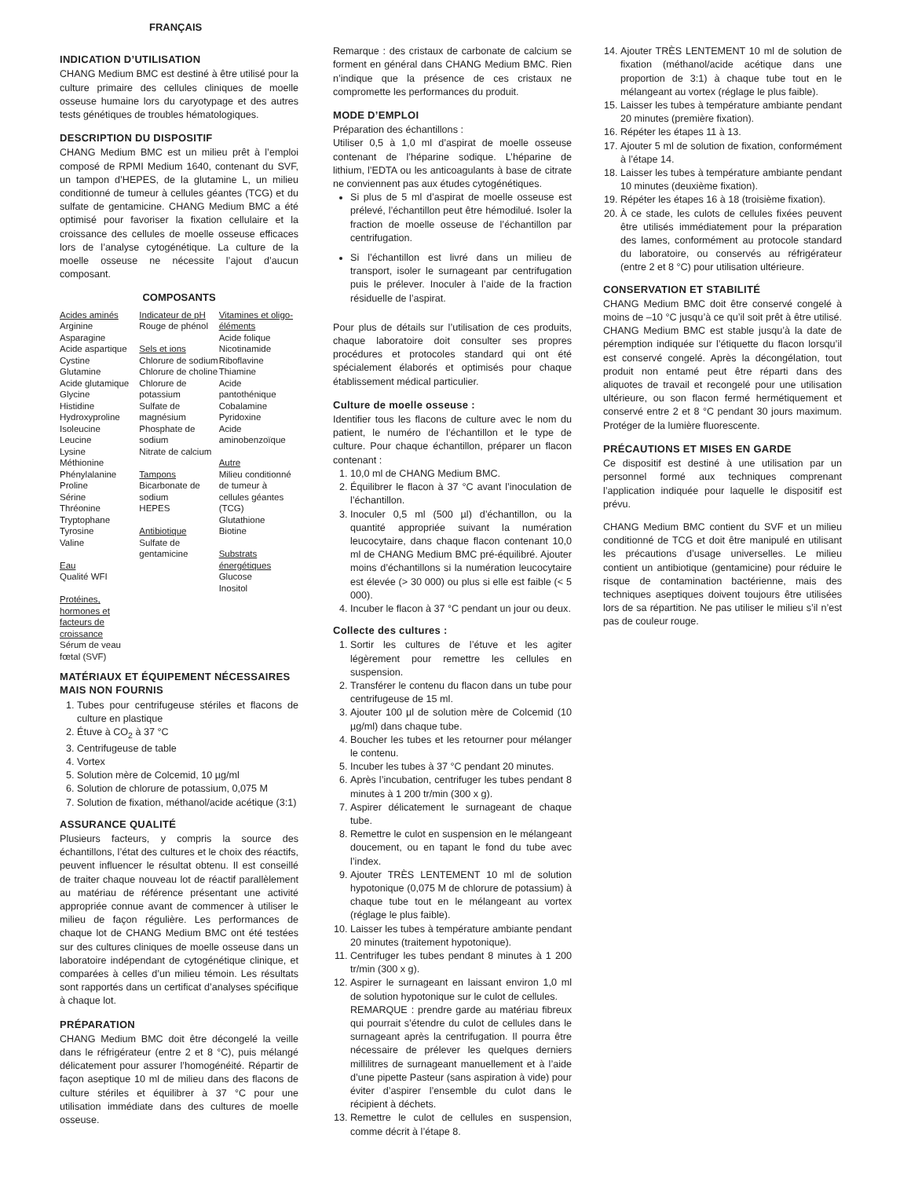FRANÇAIS
INDICATION D’UTILISATION
CHANG Medium BMC est destiné à être utilisé pour la culture primaire des cellules cliniques de moelle osseuse humaine lors du caryotypage et des autres tests génétiques de troubles hématologiques.
DESCRIPTION DU DISPOSITIF
CHANG Medium BMC est un milieu prêt à l’emploi composé de RPMI Medium 1640, contenant du SVF, un tampon d’HEPES, de la glutamine L, un milieu conditionné de tumeur à cellules géantes (TCG) et du sulfate de gentamicine. CHANG Medium BMC a été optimisé pour favoriser la fixation cellulaire et la croissance des cellules de moelle osseuse efficaces lors de l’analyse cytogénétique. La culture de la moelle osseuse ne nécessite l’ajout d’aucun composant.
COMPOSANTS
| Acides aminés Arginine Asparagine Acide aspartique Cystine Glutamine Acide glutamique Glycine Histidine Hydroxyproline Isoleucine Leucine Lysine Méthionine Phénylalanine Proline Sérine Thréonine Tryptophane Tyrosine Valine Eau Qualité WFI Protéines, hormones et facteurs de croissance Sérum de veau fœtal (SVF) | Indicateur de pH Rouge de phénol Sels et ions Chlorure de sodium Chlorure de choline Chlorure de potassium Sulfate de magnésium Phosphate de sodium Nitrate de calcium Tampons Bicarbonate de sodium HEPES Antibiotique Sulfate de gentamicine | Vitamines et oligo-éléments Acide folique Nicotinamide Riboflavine Thiamine Acide pantothénique Cobalamine Pyridoxine Acide aminobenzoïque Autre Milieu conditionné de tumeur à cellules géantes (TCG) Glutathione Biotine Substrats énergétiques Glucose Inositol |
MATÉRIAUX ET ÉQUIPEMENT NÉCESSAIRES MAIS NON FOURNIS
1. Tubes pour centrifugeuse stériles et flacons de culture en plastique
2. Étuve à CO<sub>2</sub> à 37 °C
3. Centrifugeuse de table
4. Vortex
5. Solution mère de Colcemid, 10 µg/ml
6. Solution de chlorure de potassium, 0,075 M
7. Solution de fixation, méthanol/acide acétique (3:1)
ASSURANCE QUALITÉ
Plusieurs facteurs, y compris la source des échantillons, l’état des cultures et le choix des réactifs, peuvent influencer le résultat obtenu. Il est conseillé de traiter chaque nouveau lot de réactif parallèlement au matériau de référence présentant une activité appropriée connue avant de commencer à utiliser le milieu de façon régulière. Les performances de chaque lot de CHANG Medium BMC ont été testées sur des cultures cliniques de moelle osseuse dans un laboratoire indépendant de cytogénétique clinique, et comparées à celles d’un milieu témoin. Les résultats sont rapportés dans un certificat d’analyses spécifique à chaque lot.
PRÉPARATION
CHANG Medium BMC doit être décongelé la veille dans le réfrigérateur (entre 2 et 8 °C), puis mélangé délicatement pour assurer l’homogénéité. Répartir de façon aseptique 10 ml de milieu dans des flacons de culture stériles et équilibrer à 37 °C pour une utilisation immédiate dans des cultures de moelle osseuse.
Remarque : des cristaux de carbonate de calcium se forment en général dans CHANG Medium BMC. Rien n’indique que la présence de ces cristaux ne compromette les performances du produit.
MODE D’EMPLOI
Préparation des échantillons :
Utiliser 0,5 à 1,0 ml d’aspirat de moelle osseuse contenant de l’héparine sodique. L’héparine de lithium, l’EDTA ou les anticoagulants à base de citrate ne conviennent pas aux études cytogénétiques.
Si plus de 5 ml d’aspirat de moelle osseuse est prélevé, l’échantillon peut être hémodilué. Isoler la fraction de moelle osseuse de l’échantillon par centrifugation.
Si l’échantillon est livré dans un milieu de transport, isoler le surnageant par centrifugation puis le prélever. Inoculer à l’aide de la fraction résiduelle de l’aspirat.
Pour plus de détails sur l’utilisation de ces produits, chaque laboratoire doit consulter ses propres procédures et protocoles standard qui ont été spécialement élaborés et optimisés pour chaque établissement médical particulier.
Culture de moelle osseuse :
Identifier tous les flacons de culture avec le nom du patient, le numéro de l’échantillon et le type de culture. Pour chaque échantillon, préparer un flacon contenant :
1. 10,0 ml de CHANG Medium BMC.
2. Équilibrer le flacon à 37 °C avant l’inoculation de l’échantillon.
3. Inoculer 0,5 ml (500 µl) d’échantillon, ou la quantité appropriée suivant la numération leucocytaire, dans chaque flacon contenant 10,0 ml de CHANG Medium BMC pré-équilibré. Ajouter moins d’échantillons si la numération leucocytaire est élevée (> 30 000) ou plus si elle est faible (< 5 000).
4. Incuber le flacon à 37 °C pendant un jour ou deux.
Collecte des cultures :
1. Sortir les cultures de l’étuve et les agiter légèrement pour remettre les cellules en suspension.
2. Transférer le contenu du flacon dans un tube pour centrifugeuse de 15 ml.
3. Ajouter 100 µl de solution mère de Colcemid (10 µg/ml) dans chaque tube.
4. Boucher les tubes et les retourner pour mélanger le contenu.
5. Incuber les tubes à 37 °C pendant 20 minutes.
6. Après l’incubation, centrifuger les tubes pendant 8 minutes à 1 200 tr/min (300 x g).
7. Aspirer délicatement le surnageant de chaque tube.
8. Remettre le culot en suspension en le mélangeant doucement, ou en tapant le fond du tube avec l’index.
9. Ajouter TRÈS LENTEMENT 10 ml de solution hypotonique (0,075 M de chlorure de potassium) à chaque tube tout en le mélangeant au vortex (réglage le plus faible).
10. Laisser les tubes à température ambiante pendant 20 minutes (traitement hypotonique).
11. Centrifuger les tubes pendant 8 minutes à 1 200 tr/min (300 x g).
12. Aspirer le surnageant en laissant environ 1,0 ml de solution hypotonique sur le culot de cellules.
REMARQUE : prendre garde au matériau fibreux qui pourrait s’étendre du culot de cellules dans le surnageant après la centrifugation. Il pourra être nécessaire de prélever les quelques derniers millilitres de surnageant manuellement et à l’aide d’une pipette Pasteur (sans aspiration à vide) pour éviter d’aspirer l’ensemble du culot dans le récipient à déchets.
13. Remettre le culot de cellules en suspension, comme décrit à l’étape 8.
14. Ajouter TRÈS LENTEMENT 10 ml de solution de fixation (méthanol/acide acétique dans une proportion de 3:1) à chaque tube tout en le mélangeant au vortex (réglage le plus faible).
15. Laisser les tubes à température ambiante pendant 20 minutes (première fixation).
16. Répéter les étapes 11 à 13.
17. Ajouter 5 ml de solution de fixation, conformément à l’étape 14.
18. Laisser les tubes à température ambiante pendant 10 minutes (deuxième fixation).
19. Répéter les étapes 16 à 18 (troisième fixation).
20. À ce stade, les culots de cellules fixées peuvent être utilisés immédiatement pour la préparation des lames, conformément au protocole standard du laboratoire, ou conservés au réfrigérateur (entre 2 et 8 °C) pour utilisation ultérieure.
CONSERVATION ET STABILITÉ
CHANG Medium BMC doit être conservé congelé à moins de –10 °C jusqu’à ce qu’il soit prêt à être utilisé. CHANG Medium BMC est stable jusqu’à la date de péremption indiquée sur l’étiquette du flacon lorsqu’il est conservé congelé. Après la décongélation, tout produit non entamé peut être réparti dans des aliquotes de travail et recongelé pour une utilisation ultérieure, ou son flacon fermé hermétiquement et conservé entre 2 et 8 °C pendant 30 jours maximum. Protéger de la lumière fluorescente.
PRÉCAUTIONS ET MISES EN GARDE
Ce dispositif est destiné à une utilisation par un personnel formé aux techniques comprenant l’application indiquée pour laquelle le dispositif est prévu.
CHANG Medium BMC contient du SVF et un milieu conditionné de TCG et doit être manipulé en utilisant les précautions d’usage universelles. Le milieu contient un antibiotique (gentamicine) pour réduire le risque de contamination bactérienne, mais des techniques aseptiques doivent toujours être utilisées lors de sa répartition. Ne pas utiliser le milieu s’il n’est pas de couleur rouge.